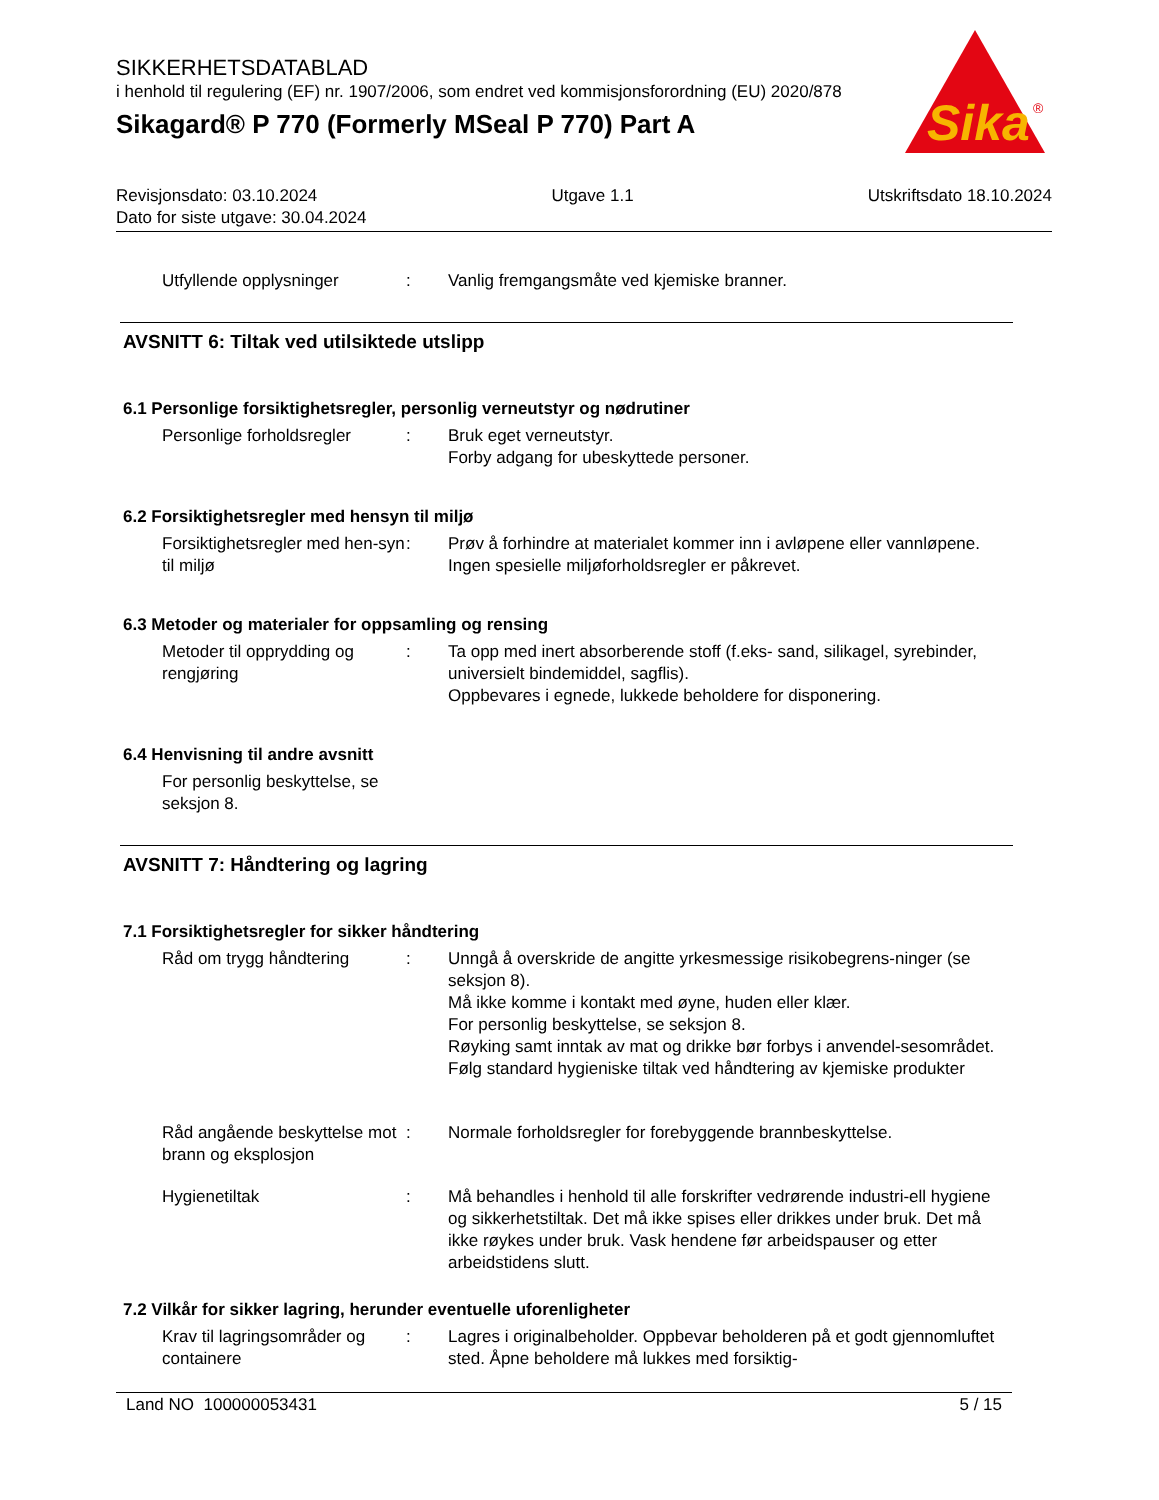SIKKERHETSDATABLAD
i henhold til regulering (EF) nr. 1907/2006, som endret ved kommisjonsforordning (EU) 2020/878
Sikagard® P 770 (Formerly MSeal P 770) Part A
Sika
®
Revisjonsdato: 03.10.2024 Utgave 1.1 Utskriftsdato 18.10.2024
Dato for siste utgave: 30.04.2024
Utfyllende opplysninger : Vanlig fremgangsmåte ved kjemiske branner.
AVSNITT 6: Tiltak ved utilsiktede utslipp
6.1 Personlige forsiktighetsregler, personlig verneutstyr og nødrutiner
Personlige forholdsregler
: Bruk eget verneutstyr.
Forby adgang for ubeskyttede personer.
6.2 Forsiktighetsregler med hensyn til miljø
Forsiktighetsregler med hen-syn til miljø
: Prøv å forhindre at materialet kommer inn i avløpene eller vannløpene.
Ingen spesielle miljøforholdsregler er påkrevet.
6.3 Metoder og materialer for oppsamling og rensing
Metoder til opprydding og rengjøring
: Ta opp med inert absorberende stoff (f.eks- sand, silikagel, syrebinder, universielt bindemiddel, sagflis).
Oppbevares i egnede, lukkede beholdere for disponering.
6.4 Henvisning til andre avsnitt
For personlig beskyttelse, se seksjon 8.
AVSNITT 7: Håndtering og lagring
7.1 Forsiktighetsregler for sikker håndtering
Råd om trygg håndtering : Unngå å overskride de angitte yrkesmessige risikobegrens-ninger (se seksjon 8).
Må ikke komme i kontakt med øyne, huden eller klær.
For personlig beskyttelse, se seksjon 8.
Røyking samt inntak av mat og drikke bør forbys i anvendel-sesområdet.
Følg standard hygieniske tiltak ved håndtering av kjemiske produkter
Råd angående beskyttelse mot brann og eksplosjon
: Normale forholdsregler for forebyggende brannbeskyttelse.
Hygienetiltak : Må behandles i henhold til alle forskrifter vedrørende industri-ell hygiene og sikkerhetstiltak. Det må ikke spises eller drikkes under bruk. Det må ikke røykes under bruk. Vask hendene før arbeidspauser og etter arbeidstidens slutt.
7.2 Vilkår for sikker lagring, herunder eventuelle uforenligheter
Krav til lagringsområder og containere
: Lagres i originalbeholder. Oppbevar beholderen på et godt gjennomluftet sted. Åpne beholdere må lukkes med forsiktig-
Land NO 100000053431 5 / 15